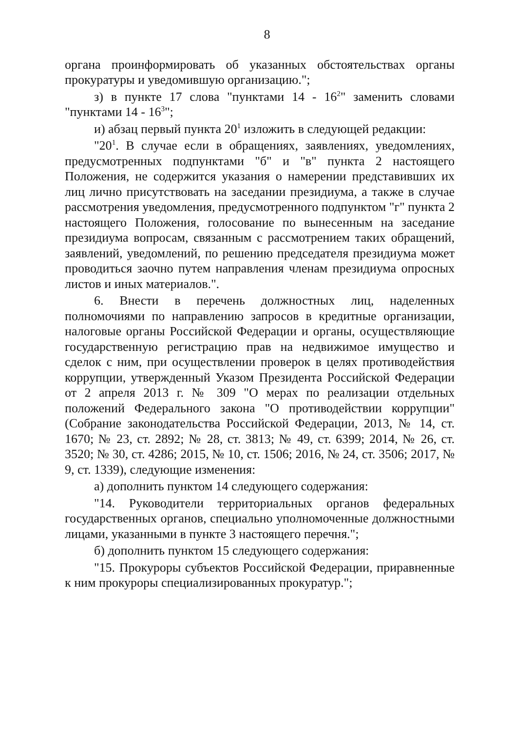8
органа проинформировать об указанных обстоятельствах органы прокуратуры и уведомившую организацию.";
з) в пункте 17 слова "пунктами 14 - 16<sup>2</sup>" заменить словами "пунктами 14 - 16<sup>3</sup>";
и) абзац первый пункта 20<sup>1</sup> изложить в следующей редакции:
"20<sup>1</sup>. В случае если в обращениях, заявлениях, уведомлениях, предусмотренных подпунктами "б" и "в" пункта 2 настоящего Положения, не содержится указания о намерении представивших их лиц лично присутствовать на заседании президиума, а также в случае рассмотрения уведомления, предусмотренного подпунктом "г" пункта 2 настоящего Положения, голосование по вынесенным на заседание президиума вопросам, связанным с рассмотрением таких обращений, заявлений, уведомлений, по решению председателя президиума может проводиться заочно путем направления членам президиума опросных листов и иных материалов.".
6. Внести в перечень должностных лиц, наделенных полномочиями по направлению запросов в кредитные организации, налоговые органы Российской Федерации и органы, осуществляющие государственную регистрацию прав на недвижимое имущество и сделок с ним, при осуществлении проверок в целях противодействия коррупции, утвержденный Указом Президента Российской Федерации от 2 апреля 2013 г. № 309 "О мерах по реализации отдельных положений Федерального закона "О противодействии коррупции" (Собрание законодательства Российской Федерации, 2013, № 14, ст. 1670; № 23, ст. 2892; № 28, ст. 3813; № 49, ст. 6399; 2014, № 26, ст. 3520; № 30, ст. 4286; 2015, № 10, ст. 1506; 2016, № 24, ст. 3506; 2017, № 9, ст. 1339), следующие изменения:
а) дополнить пунктом 14 следующего содержания:
"14. Руководители территориальных органов федеральных государственных органов, специально уполномоченные должностными лицами, указанными в пункте 3 настоящего перечня.";
б) дополнить пунктом 15 следующего содержания:
"15. Прокуроры субъектов Российской Федерации, приравненные к ним прокуроры специализированных прокуратур.";